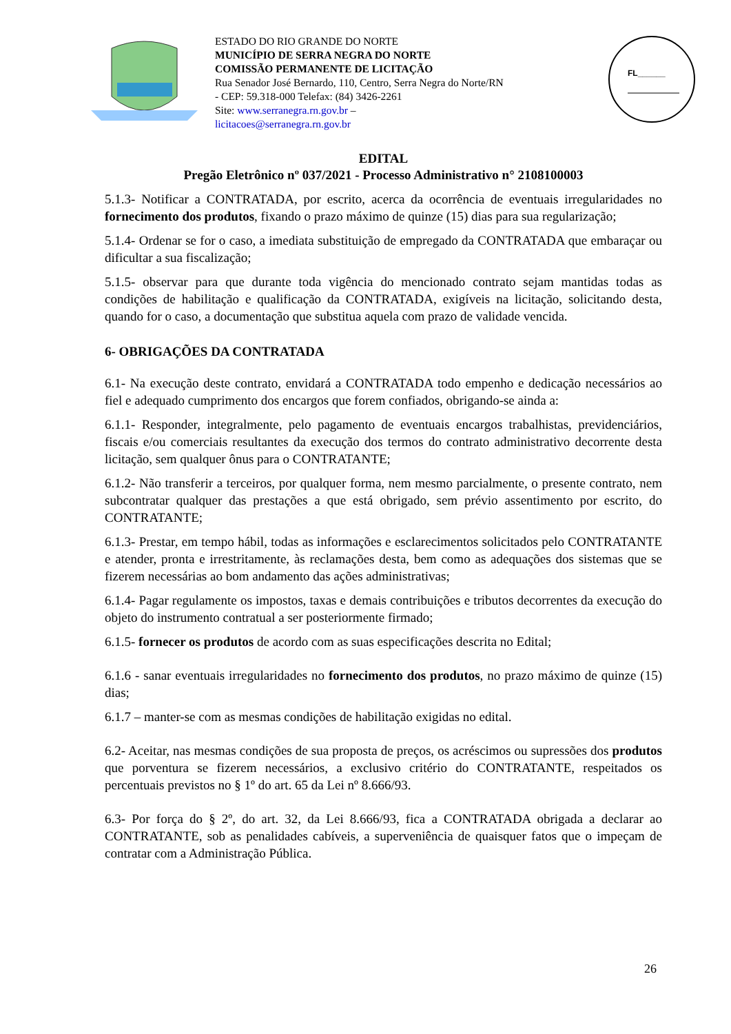ESTADO DO RIO GRANDE DO NORTE
MUNICÍPIO DE SERRA NEGRA DO NORTE
COMISSÃO PERMANENTE DE LICITAÇÃO
Rua Senador José Bernardo, 110, Centro, Serra Negra do Norte/RN - CEP: 59.318-000 Telefax: (84) 3426-2261
Site: www.serranegra.rn.gov.br –
licitacoes@serranegra.rn.gov.br
FL______
EDITAL
Pregão Eletrônico nº 037/2021 - Processo Administrativo n° 2108100003
5.1.3- Notificar a CONTRATADA, por escrito, acerca da ocorrência de eventuais irregularidades no fornecimento dos produtos, fixando o prazo máximo de quinze (15) dias para sua regularização;
5.1.4- Ordenar se for o caso, a imediata substituição de empregado da CONTRATADA que embaraçar ou dificultar a sua fiscalização;
5.1.5- observar para que durante toda vigência do mencionado contrato sejam mantidas todas as condições de habilitação e qualificação da CONTRATADA, exigíveis na licitação, solicitando desta, quando for o caso, a documentação que substitua aquela com prazo de validade vencida.
6- OBRIGAÇÕES DA CONTRATADA
6.1- Na execução deste contrato, envidará a CONTRATADA todo empenho e dedicação necessários ao fiel e adequado cumprimento dos encargos que forem confiados, obrigando-se ainda a:
6.1.1- Responder, integralmente, pelo pagamento de eventuais encargos trabalhistas, previdenciários, fiscais e/ou comerciais resultantes da execução dos termos do contrato administrativo decorrente desta licitação, sem qualquer ônus para o CONTRATANTE;
6.1.2- Não transferir a terceiros, por qualquer forma, nem mesmo parcialmente, o presente contrato, nem subcontratar qualquer das prestações a que está obrigado, sem prévio assentimento por escrito, do CONTRATANTE;
6.1.3- Prestar, em tempo hábil, todas as informações e esclarecimentos solicitados pelo CONTRATANTE e atender, pronta e irrestritamente, às reclamações desta, bem como as adequações dos sistemas que se fizerem necessárias ao bom andamento das ações administrativas;
6.1.4- Pagar regulamente os impostos, taxas e demais contribuições e tributos decorrentes da execução do objeto do instrumento contratual a ser posteriormente firmado;
6.1.5- fornecer os produtos de acordo com as suas especificações descrita no Edital;
6.1.6 - sanar eventuais irregularidades no fornecimento dos produtos, no prazo máximo de quinze (15) dias;
6.1.7 – manter-se com as mesmas condições de habilitação exigidas no edital.
6.2- Aceitar, nas mesmas condições de sua proposta de preços, os acréscimos ou supressões dos produtos que porventura se fizerem necessários, a exclusivo critério do CONTRATANTE, respeitados os percentuais previstos no § 1º do art. 65 da Lei nº 8.666/93.
6.3- Por força do § 2º, do art. 32, da Lei 8.666/93, fica a CONTRATADA obrigada a declarar ao CONTRATANTE, sob as penalidades cabíveis, a superveniência de quaisquer fatos que o impeçam de contratar com a Administração Pública.
26